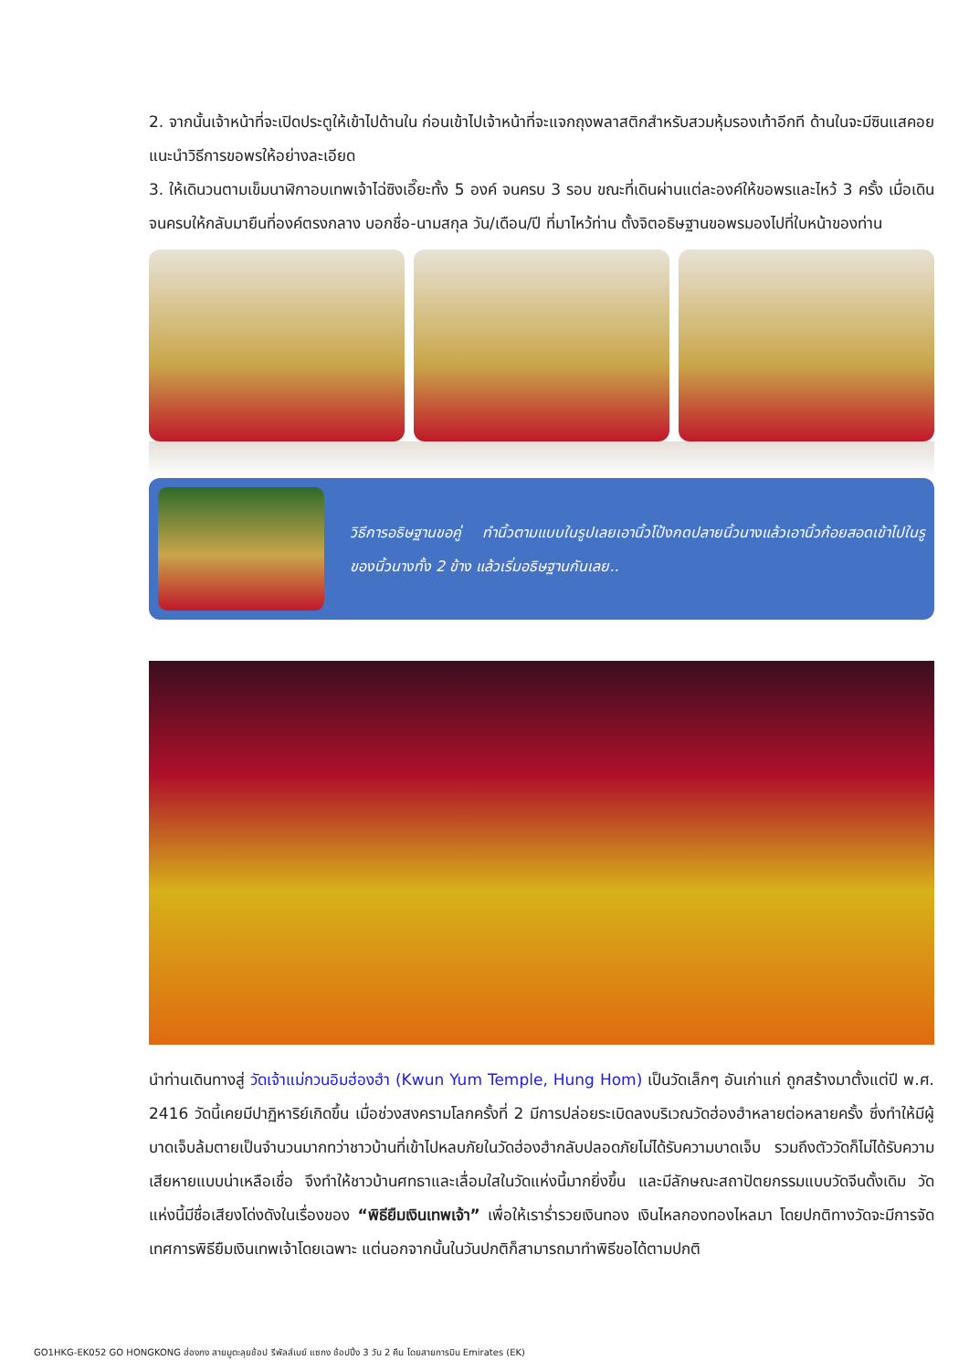2. จากนั้นเจ้าหน้าที่จะเปิดประตูให้เข้าไปด้านใน ก่อนเข้าไปเจ้าหน้าที่จะแจกถุงพลาสติกสำหรับสวมหุ้มรองเท้าอีกที ด้านในจะมีซินแสคอยแนะนำวิธีการขอพรให้อย่างละเอียด
3. ให้เดินวนตามเข็มนาฬิกาอบเทพเจ้าไฉ่ซิงเอี๊ยะทั้ง 5 องค์ จนครบ 3 รอบ ขณะที่เดินผ่านแต่ละองค์ให้ขอพรและไหว้ 3 ครั้ง เมื่อเดินจนครบให้กลับมายืนที่องค์ตรงกลาง บอกชื่อ-นามสกุล วัน/เดือน/ปี ที่มาไหว้ท่าน ตั้งจิตอธิษฐานขอพรมองไปที่ใบหน้าของท่าน
วิธีการอธิษฐานขอคู่ ทำนิ้วตามแบบในรูปเลยเอานิ้วโป้งกดปลายนิ้วนางแล้วเอานิ้วก้อยสอดเข้าไปในรูของนิ้วนางทั้ง 2 ข้าง แล้วเริ่มอธิษฐานกันเลย..
นำท่านเดินทางสู่ วัดเจ้าแม่กวนอิมฮ่องฮำ (Kwun Yum Temple, Hung Hom) เป็นวัดเล็กๆ อันเก่าแก่ ถูกสร้างมาตั้งแต่ปี พ.ศ. 2416 วัดนี้เคยมีปาฏิหาริย์เกิดขึ้น เมื่อช่วงสงครามโลกครั้งที่ 2 มีการปล่อยระเบิดลงบริเวณวัดฮ่องฮำหลายต่อหลายครั้ง ซึ่งทำให้มีผู้บาดเจ็บล้มตายเป็นจำนวนมากทว่าชาวบ้านที่เข้าไปหลบภัยในวัดฮ่องฮำกลับปลอดภัยไม่ได้รับความบาดเจ็บ รวมถึงตัววัดก็ไม่ได้รับความเสียหายแบบน่าเหลือเชื่อ จึงทำให้ชาวบ้านศทธาและเลื่อมใสในวัดแห่งนี้มากยิ่งขึ้น และมีลักษณะสถาปัตยกรรมแบบวัดจีนดั้งเดิม วัดแห่งนี้มีชื่อเสียงโด่งดังในเรื่องของ “พิธียืมเงินเทพเจ้า” เพื่อให้เราร่ำรวยเงินทอง เงินไหลกองทองไหลมา โดยปกติทางวัดจะมีการจัดเทศการพิธียืมเงินเทพเจ้าโดยเฉพาะ แต่นอกจากนั้นในวันปกติก็สามารถมาทำพิธีขอได้ตามปกติ
GO1HKG-EK052 GO HONGKONG ฮ่องกง สายมูตะลุยช้อป รีพัลส์เบย์ แซกง ช้อปปิ้ง 3 วัน 2 คืน โดยสายการบิน Emirates (EK)